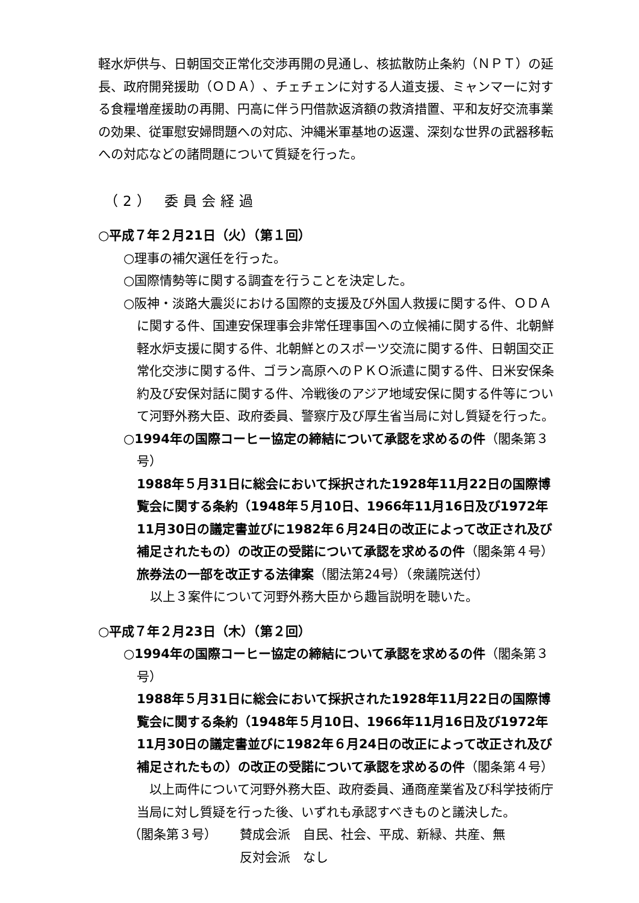軽水炉供与、日朝国交正常化交渉再開の見通し、核拡散防止条約（ＮＰＴ）の延長、政府開発援助（ＯＤＡ）、チェチェンに対する人道支援、ミャンマーに対する食糧増産援助の再開、円高に伴う円借款返済額の救済措置、平和友好交流事業の効果、従軍慰安婦問題への対応、沖縄米軍基地の返還、深刻な世界の武器移転への対応などの諸問題について質疑を行った。
（2） 委員会経過
○平成７年２月21日（火）（第１回）
○理事の補欠選任を行った。
○国際情勢等に関する調査を行うことを決定した。
○阪神・淡路大震災における国際的支援及び外国人救援に関する件、ＯＤＡに関する件、国連安保理事会非常任理事国への立候補に関する件、北朝鮮軽水炉支援に関する件、北朝鮮とのスポーツ交流に関する件、日朝国交正常化交渉に関する件、ゴラン高原へのＰＫＯ派遣に関する件、日米安保条約及び安保対話に関する件、冷戦後のアジア地域安保に関する件等について河野外務大臣、政府委員、警察庁及び厚生省当局に対し質疑を行った。
○1994年の国際コーヒー協定の締結について承認を求めるの件（閣条第３号）
1988年５月31日に総会において採択された1928年11月22日の国際博覧会に関する条約（1948年５月10日、1966年11月16日及び1972年11月30日の議定書並びに1982年６月24日の改正によって改正され及び補足されたもの）の改正の受諾について承認を求めるの件（閣条第４号）
旅券法の一部を改正する法律案（閣法第24号）（衆議院送付）
以上３案件について河野外務大臣から趣旨説明を聴いた。
○平成７年２月23日（木）（第２回）
○1994年の国際コーヒー協定の締結について承認を求めるの件（閣条第３号）
1988年５月31日に総会において採択された1928年11月22日の国際博覧会に関する条約（1948年５月10日、1966年11月16日及び1972年11月30日の議定書並びに1982年６月24日の改正によって改正され及び補足されたもの）の改正の受諾について承認を求めるの件（閣条第４号）
　以上両件について河野外務大臣、政府委員、通商産業省及び科学技術庁当局に対し質疑を行った後、いずれも承認すべきものと議決した。
（閣条第３号） 賛成会派　自民、社会、平成、新緑、共産、無
反対会派　なし